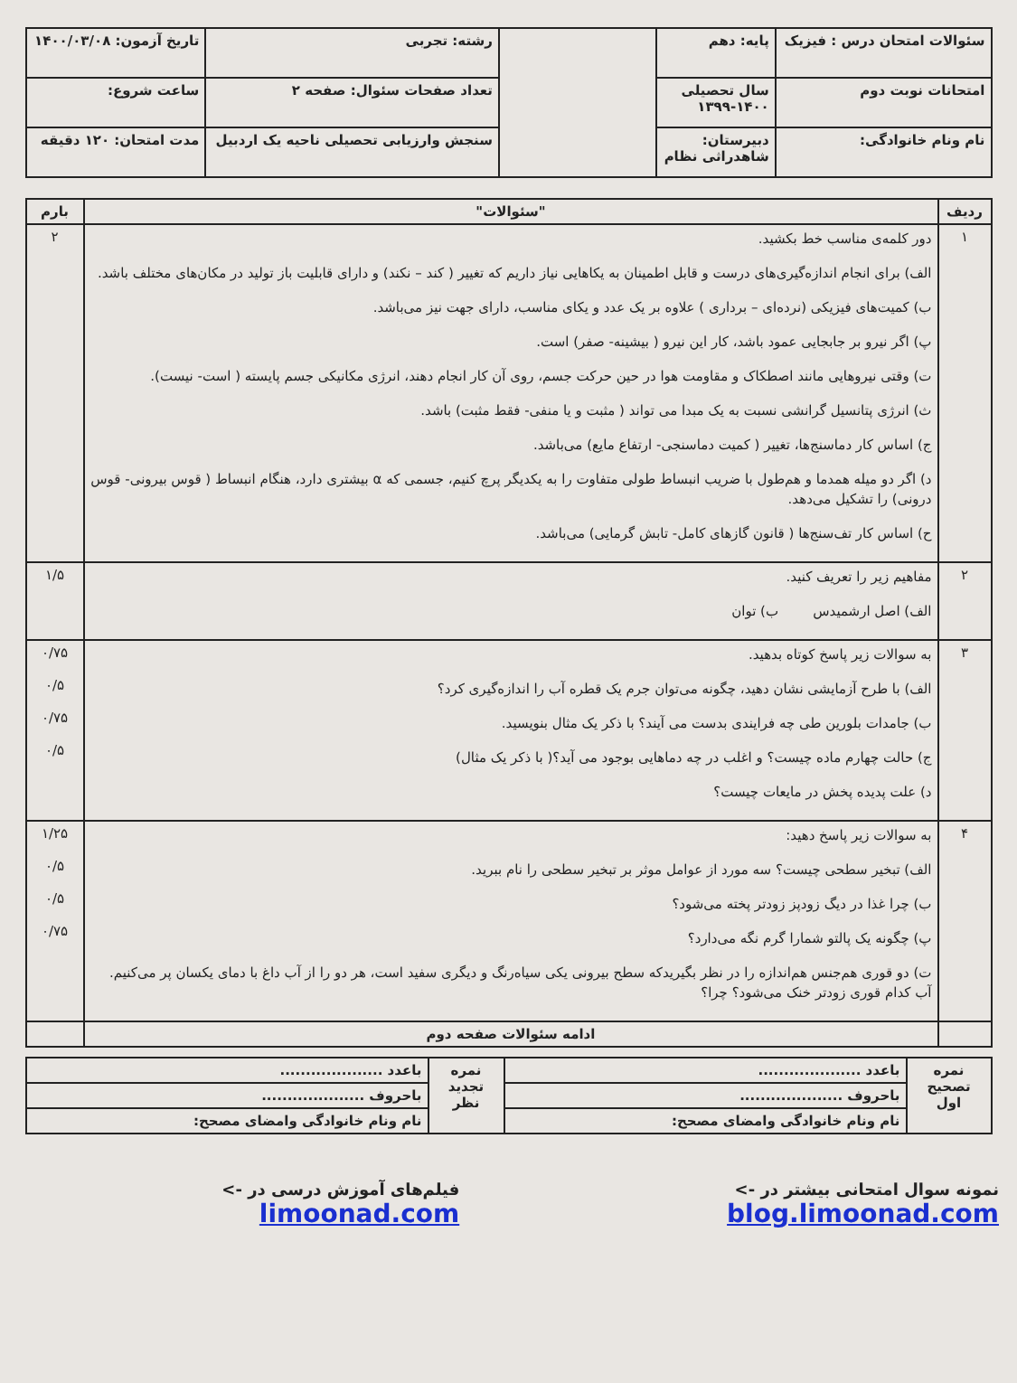| سئوالات امتحان درس : فیزیک | پایه: دهم | | رشته: تجربی | تاریخ آزمون: ۱۴۰۰/۰۳/۰۸ |
| امتحانات نوبت دوم | سال تحصیلی ۱۳۹۹-۱۴۰۰ | | تعداد صفحات سئوال: صفحه ۲ | ساعت شروع: |
| نام ونام خانوادگی: | دبیرستان: شاهدراثی نظام | | سنجش وارزیابی تحصیلی ناحیه یک اردبیل | مدت امتحان: ۱۲۰ دقیقه |
| ردیف | "سئوالات" | بارم |
| --- | --- | --- |
| ۱ | دور کلمه‌ی مناسب خط بکشید. الف) برای انجام اندازه‌گیری‌های درست و قابل اطمینان به یکاهایی نیاز داریم که تغییر ( کند – نکند) و دارای قابلیت باز تولید در مکان‌های مختلف باشد. ب) کمیت‌های فیزیکی (نرده‌ای – برداری ) علاوه بر یک عدد و یکای مناسب، دارای جهت نیز می‌باشد. پ) اگر نیرو بر جابجایی عمود باشد، کار این نیرو ( بیشینه- صفر) است. ت) وقتی نیروهایی مانند اصطکاک و مقاومت هوا در حین حرکت جسم، روی آن کار انجام دهند، انرژی مکانیکی جسم پایسته ( است- نیست). ث) انرژی پتانسیل گرانشی نسبت به یک مبدا می تواند ( مثبت و یا منفی- فقط مثبت) باشد. ج) اساس کار دماسنج‌ها، تغییر ( کمیت دماسنجی- ارتفاع مایع) می‌باشد. د) اگر دو میله همدما و هم‌طول با ضریب انبساط طولی متفاوت را به یکدیگر پرچ کنیم، جسمی که α بیشتری دارد، هنگام انبساط ( قوس بیرونی- قوس درونی) را تشکیل می‌دهد. ح) اساس کار تف‌سنج‌ها ( قانون گازهای کامل- تابش گرمایی) می‌باشد. | ۲ |
| ۲ | مفاهیم زیر را تعریف کنید. الف) اصل ارشمیدس ب) توان | ۱/۵ |
| ۳ | به سوالات زیر پاسخ کوتاه بدهید. الف) با طرح آزمایشی نشان دهید، چگونه می‌توان جرم یک قطره آب را اندازه‌گیری کرد؟ ب) جامدات بلورین طی چه فرایندی بدست می آیند؟ با ذکر یک مثال بنویسید. ج) حالت چهارم ماده چیست؟ و اغلب در چه دماهایی بوجود می آید؟( با ذکر یک مثال) د) علت پدیده پخش در مایعات چیست؟ | ۰/۷۵ ۰/۵ ۰/۷۵ ۰/۵ |
| ۴ | به سوالات زیر پاسخ دهید: الف) تبخیر سطحی چیست؟ سه مورد از عوامل موثر بر تبخیر سطحی را نام ببرید. ب) چرا غذا در دیگ زودپز زودتر پخته می‌شود؟ پ) چگونه یک پالتو شمارا گرم نگه می‌دارد؟ ت) دو قوری هم‌جنس هم‌اندازه را در نظر بگیریدکه سطح بیرونی یکی سیاه‌رنگ و دیگری سفید است، هر دو را از آب داغ با دمای یکسان پر می‌کنیم. آب کدام قوری زودتر خنک می‌شود؟ چرا؟ | ۱/۲۵ ۰/۵ ۰/۵ ۰/۷۵ |
| | ادامه سئوالات صفحه دوم | |
| نمره تصحیح اول | باعدد .................... | نمره تجدید نظر | باعدد .................... |
| | باحروف .................... | | باحروف .................... |
| | نام ونام خانوادگی وامضای مصحح: | | نام ونام خانوادگی وامضای مصحح: |
نمونه سوال امتحانی بیشتر در -> blog.limoonad.com فیلم‌های آموزش درسی در -> limoonad.com